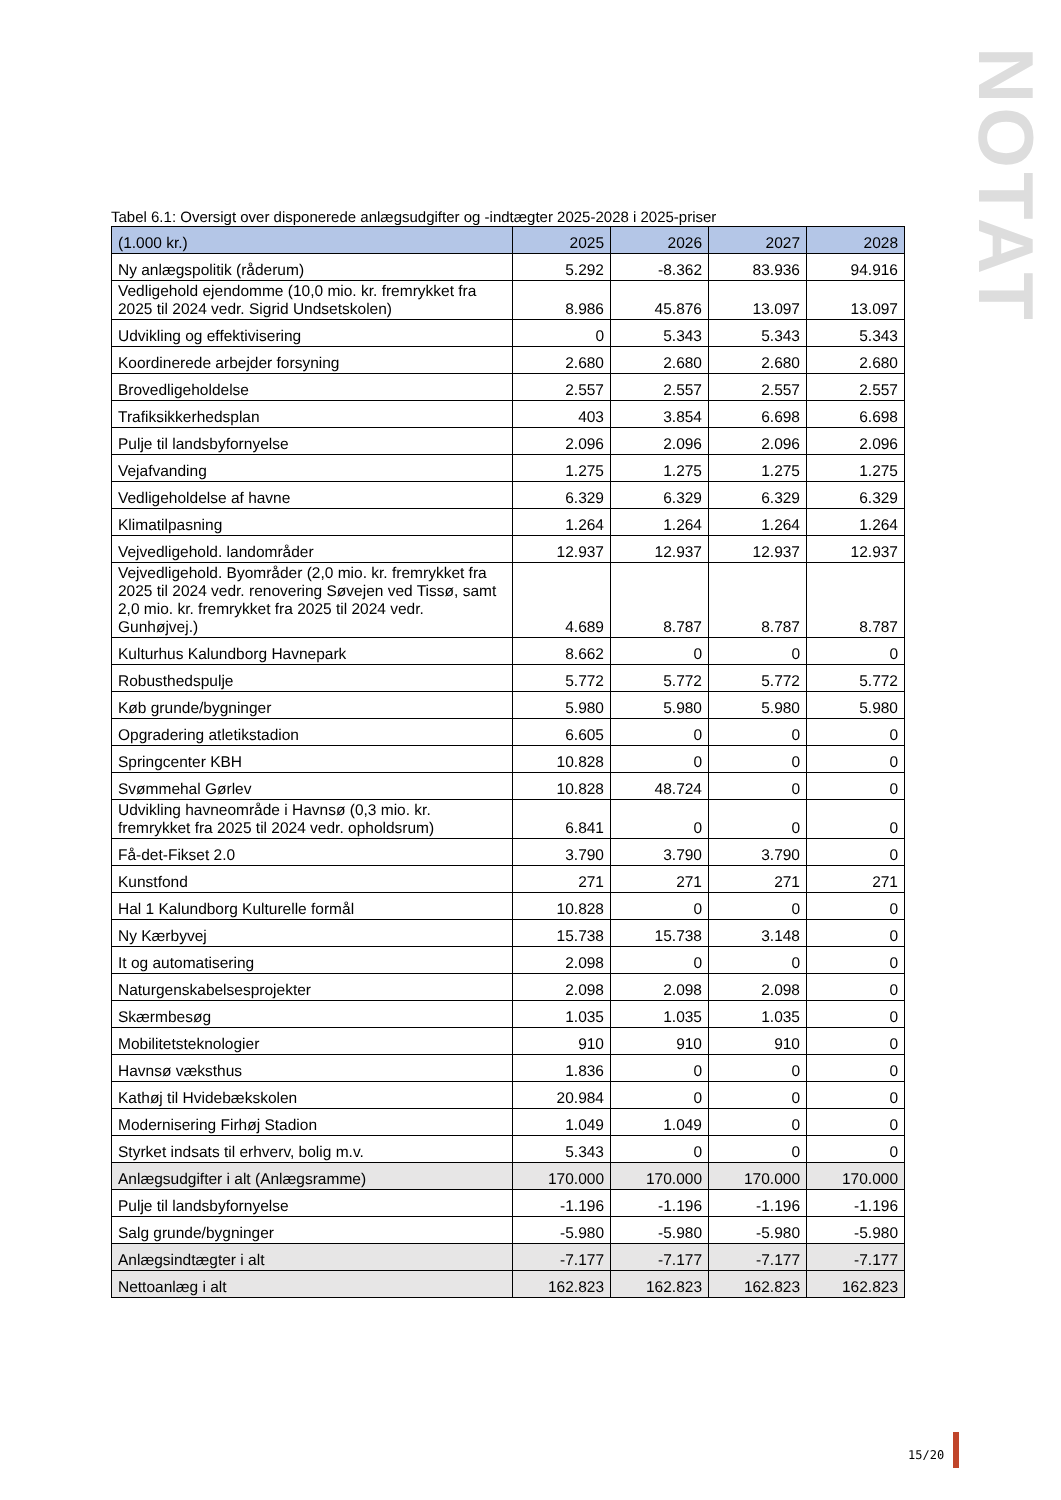NOTAT
Tabel 6.1: Oversigt over disponerede anlægsudgifter og -indtægter 2025-2028 i 2025-priser
| (1.000 kr.) | 2025 | 2026 | 2027 | 2028 |
| --- | --- | --- | --- | --- |
| Ny anlægspolitik (råderum) | 5.292 | -8.362 | 83.936 | 94.916 |
| Vedligehold ejendomme (10,0 mio. kr. fremrykket fra 2025 til 2024 vedr. Sigrid Undsetskolen) | 8.986 | 45.876 | 13.097 | 13.097 |
| Udvikling og effektivisering | 0 | 5.343 | 5.343 | 5.343 |
| Koordinerede arbejder forsyning | 2.680 | 2.680 | 2.680 | 2.680 |
| Brovedligeholdelse | 2.557 | 2.557 | 2.557 | 2.557 |
| Trafiksikkerhedsplan | 403 | 3.854 | 6.698 | 6.698 |
| Pulje til landsbyfornyelse | 2.096 | 2.096 | 2.096 | 2.096 |
| Vejafvanding | 1.275 | 1.275 | 1.275 | 1.275 |
| Vedligeholdelse af havne | 6.329 | 6.329 | 6.329 | 6.329 |
| Klimatilpasning | 1.264 | 1.264 | 1.264 | 1.264 |
| Vejvedligehold. landområder | 12.937 | 12.937 | 12.937 | 12.937 |
| Vejvedligehold. Byområder (2,0 mio. kr. fremrykket fra 2025 til 2024 vedr. renovering Søvejen ved Tissø, samt 2,0 mio. kr. fremrykket fra 2025 til 2024 vedr. Gunhøjvej.) | 4.689 | 8.787 | 8.787 | 8.787 |
| Kulturhus Kalundborg Havnepark | 8.662 | 0 | 0 | 0 |
| Robusthedspulje | 5.772 | 5.772 | 5.772 | 5.772 |
| Køb grunde/bygninger | 5.980 | 5.980 | 5.980 | 5.980 |
| Opgradering atletikstadion | 6.605 | 0 | 0 | 0 |
| Springcenter KBH | 10.828 | 0 | 0 | 0 |
| Svømmehal Gørlev | 10.828 | 48.724 | 0 | 0 |
| Udvikling havneområde i Havnsø (0,3 mio. kr. fremrykket fra 2025 til 2024 vedr. opholdsrum) | 6.841 | 0 | 0 | 0 |
| Få-det-Fikset 2.0 | 3.790 | 3.790 | 3.790 | 0 |
| Kunstfond | 271 | 271 | 271 | 271 |
| Hal 1 Kalundborg Kulturelle formål | 10.828 | 0 | 0 | 0 |
| Ny Kærbyvej | 15.738 | 15.738 | 3.148 | 0 |
| It og automatisering | 2.098 | 0 | 0 | 0 |
| Naturgenskabelsesprojekter | 2.098 | 2.098 | 2.098 | 0 |
| Skærmbesøg | 1.035 | 1.035 | 1.035 | 0 |
| Mobilitetsteknologier | 910 | 910 | 910 | 0 |
| Havnsø væksthus | 1.836 | 0 | 0 | 0 |
| Kathøj til Hvidebækskolen | 20.984 | 0 | 0 | 0 |
| Modernisering Firhøj Stadion | 1.049 | 1.049 | 0 | 0 |
| Styrket indsats til erhverv, bolig m.v. | 5.343 | 0 | 0 | 0 |
| Anlægsudgifter i alt (Anlægsramme) | 170.000 | 170.000 | 170.000 | 170.000 |
| Pulje til landsbyfornyelse | -1.196 | -1.196 | -1.196 | -1.196 |
| Salg grunde/bygninger | -5.980 | -5.980 | -5.980 | -5.980 |
| Anlægsindtægter i alt | -7.177 | -7.177 | -7.177 | -7.177 |
| Nettoanlæg i alt | 162.823 | 162.823 | 162.823 | 162.823 |
15/20